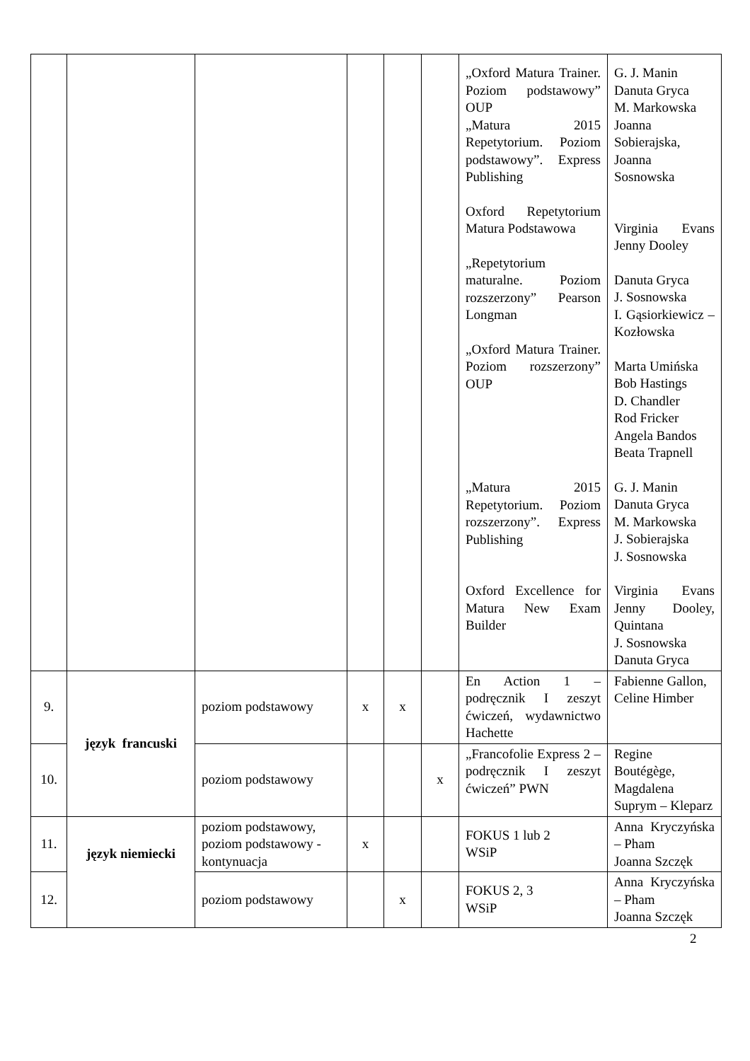| | | | | | | „Oxford Matura Trainer. Poziom podstawowy” OUP „Matura 2015 Repetytorium. Poziom podstawowy”. Express Publishing Oxford Repetytorium Matura Podstawowa „Repetytorium maturalne. Poziom rozszerzony” Pearson Longman „Oxford Matura Trainer. Poziom rozszerzony” OUP „Matura 2015 Repetytorium. Poziom rozszerzony”. Express Publishing Oxford Excellence for Matura New Exam Builder | G. J. Manin Danuta Gryca M. Markowska Joanna Sobierajska, Joanna Sosnowska Virginia Evans Jenny Dooley Danuta Gryca J. Sosnowska I. Gąsiorkiewicz – Kozłowska Marta Umińska Bob Hastings D. Chandler Rod Fricker Angela Bandos Beata Trapnell G. J. Manin Danuta Gryca M. Markowska J. Sobierajska J. Sosnowska Virginia Evans Jenny Dooley, Quintana J. Sosnowska Danuta Gryca |
| 9. | język francuski | poziom podstawowy | x | x | | En Action 1 – podręcznik I zeszyt ćwiczeń, wydawnictwo Hachette | Fabienne Gallon, Celine Himber |
| 10. | | poziom podstawowy | | | x | „Francofolie Express 2 – podręcznik I zeszyt ćwiczeń” PWN | Regine Boutégège, Magdalena Suprym – Kleparz |
| 11. | język niemiecki | poziom podstawowy, poziom podstawowy - kontynuacja | x | | | FOKUS 1 lub 2 WSiP | Anna Kryczyńska – Pham Joanna Szczęk |
| 12. | | poziom podstawowy | | x | | FOKUS 2, 3 WSiP | Anna Kryczyńska – Pham Joanna Szczęk |
2